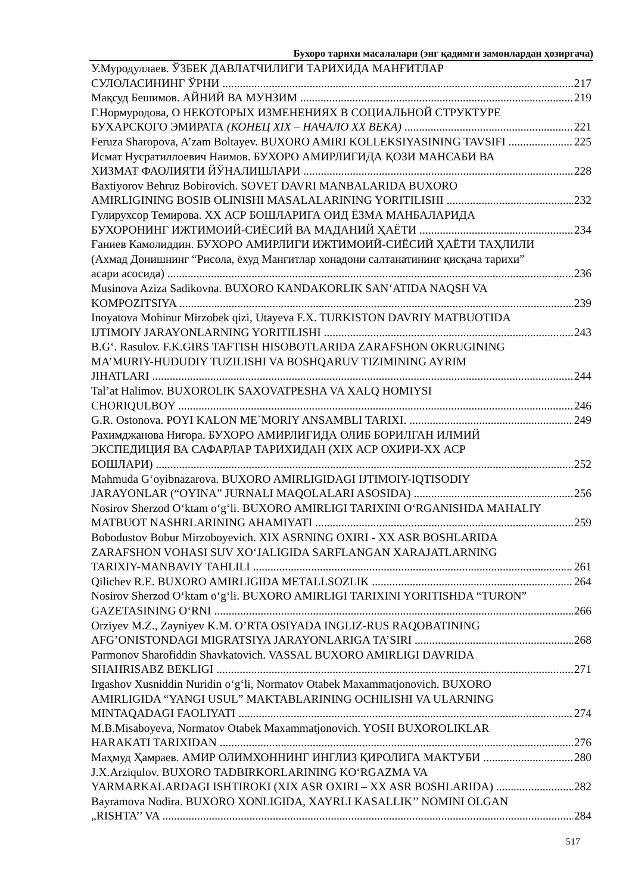Бухоро тарихи масалалари (энг қадимги замонлардан ҳозиргача)
У.Муродуллаев. ЎЗБЕК ДАВЛАТЧИЛИГИ ТАРИХИДА МАНҒИТЛАР
СУЛОЛАСИНИНГ ЎРНИ 217
Мақсуд Бешимов. АЙНИЙ ВА МУНЗИМ 219
Г.Нормуродова, О НЕКОТОРЫХ ИЗМЕНЕНИЯХ В СОЦИАЛЬНОЙ СТРУКТУРЕ
БУХАРСКОГО ЭМИРАТА (КОНЕЦ XIX – НАЧАЛО XX ВЕКА) 221
Feruza Sharopova, A’zam Boltayev. BUXORO AMIRI KOLLEKSIYASINING TAVSIFI 225
Исмат Нусратиллоевич Наимов. БУХОРО АМИРЛИГИДА ҚОЗИ МАНСАБИ ВА
ХИЗМАТ ФАОЛИЯТИ ЙЎНАЛИШЛАРИ 228
Baxtiyorov Behruz Bobirovich. SOVET DAVRI MANBALARIDA BUXORO
AMIRLIGINING BOSIB OLINISHI MASALALARINING YORITILISHI 232
Гулирухсор Темирова. XX АСР БОШЛАРИГА ОИД ЁЗМА МАНБАЛАРИДА
БУХОРОНИНГ ИЖТИМОИЙ-СИЁСИЙ ВА МАДАНИЙ ҲАЁТИ 234
Ғаниев Камолиддин. БУХОРО АМИРЛИГИ ИЖТИМОИЙ-СИЁСИЙ ҲАЁТИ ТАҲЛИЛИ
(Ахмад Донишнинг “Рисола, ёхуд Манғитлар хонадони салтанатининг қисқача тарихи”
асари асосида) 236
Musinova Aziza Sadikovna. BUXORO KANDAKORLIK SAN‘ATIDA NAQSH VA
KOMPOZITSIYA 239
Inoyatova Mohinur Mirzobek qizi, Utayeva F.X. TURKISTON DAVRIY MATBUOTIDA
IJTIMOIY JARAYONLARNING YORITILISHI 243
B.G‘. Rasulov. F.K.GIRS TAFTISH HISOBOTLARIDA ZARAFSHON OKRUGINING
MA’MURIY-HUDUDIY TUZILISHI VA BOSHQARUV TIZIMINING AYRIM
JIHATLARI 244
Tal’at Halimov. BUXOROLIK SAXOVATPESHA VA XALQ HOMIYSI
CHORIQULBOY 246
G.R. Ostonova. POYI KALON ME`MORIY ANSAMBLI TARIXI. 249
Рахимджанова Нигора. БУХОРО АМИРЛИГИДА ОЛИБ БОРИЛГАН ИЛМИЙ
ЭКСПЕДИЦИЯ ВА САФАРЛАР ТАРИХИДАН (XIX АСР ОХИРИ-XX АСР
БОШЛАРИ) 252
Mahmuda G‘oyibnazarova. BUXORO AMIRLIGIDAGI IJTIMOIY-IQTISODIY
JARAYONLAR (“OYINA” JURNALI MAQOLALARI ASOSIDA) 256
Nosirov Sherzod O‘ktam o‘g‘li. BUXORO AMIRLIGI TARIXINI O‘RGANISHDA MAHALIY
MATBUOT NASHRLARINING AHAMIYATI 259
Bobodustov Bobur Mirzoboyevich. XIX ASRNING OXIRI - XX ASR BOSHLARIDA
ZARAFSHON VOHASI SUV XO‘JALIGIDA SARFLANGAN XARAJATLARNING
TARIXIY-MANBAVIY TAHLILI 261
Qilichev R.E. BUXORO AMIRLIGIDA METALLSOZLIK 264
Nosirov Sherzod O‘ktam o‘g‘li. BUXORO AMIRLIGI TARIXINI YORITISHDA “TURON”
GAZETASINING O‘RNI 266
Orziyev M.Z., Zayniyev K.M. O’RTA OSIYADA INGLIZ-RUS RAQOBATINING
AFG’ONISTONDAGI MIGRATSIYA JARAYONLARIGA TA’SIRI 268
Parmonov Sharofiddin Shavkatovich. VASSAL BUXORO AMIRLIGI DAVRIDA
SHAHRISABZ BEKLIGI 271
Irgashov Xusniddin Nuridin o‘g‘li, Normatov Otabek Maxammatjonovich. BUXORO
AMIRLIGIDA “YANGI USUL” MAKTABLARINING OCHILISHI VA ULARNING
MINTAQADAGI FAOLIYATI 274
M.B.Misaboyeva, Normatov Otabek Maxammatjonovich. YOSH BUXOROLIKLAR
HARAKATI TARIXIDAN 276
Маҳмуд Ҳамраев. АМИР ОЛИМХОННИНГ ИНГЛИЗ ҚИРОЛИГА МАКТУБИ 280
J.X.Arziqulov. BUXORO TADBIRKORLARINING KO‘RGAZMA VA
YARMARKALARDAGI ISHTIROKI (XIX ASR OXIRI – XX ASR BOSHLARIDA) 282
Bayramova Nodira. BUXORO XONLIGIDA, XAYRLI KASALLIK’’ NOMINI OLGAN
„RISHTA’’ VA 284
517